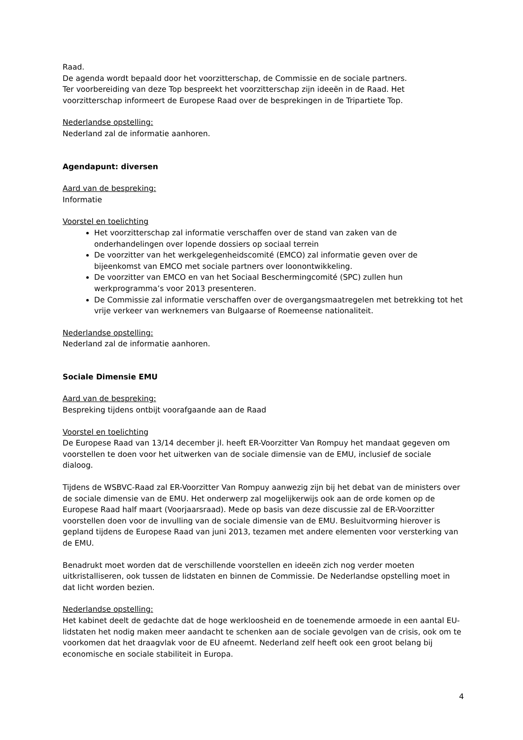Raad.
De agenda wordt bepaald door het voorzitterschap, de Commissie en de sociale partners.
Ter voorbereiding van deze Top bespreekt het voorzitterschap zijn ideeën in de Raad. Het voorzitterschap informeert de Europese Raad over de besprekingen in de Tripartiete Top.
Nederlandse opstelling:
Nederland zal de informatie aanhoren.
Agendapunt: diversen
Aard van de bespreking:
Informatie
Voorstel en toelichting
Het voorzitterschap zal informatie verschaffen over de stand van zaken van de onderhandelingen over lopende dossiers op sociaal terrein
De voorzitter van het werkgelegenheidscomité (EMCO) zal informatie geven over de bijeenkomst van EMCO met sociale partners over loonontwikkeling.
De voorzitter van EMCO en van het Sociaal Beschermingcomité (SPC) zullen hun werkprogramma’s voor 2013 presenteren.
De Commissie zal informatie verschaffen over de overgangsmaatregelen met betrekking tot het vrije verkeer van werknemers van Bulgaarse of Roemeense nationaliteit.
Nederlandse opstelling:
Nederland zal de informatie aanhoren.
Sociale Dimensie EMU
Aard van de bespreking:
Bespreking tijdens ontbijt voorafgaande aan de Raad
Voorstel en toelichting
De Europese Raad van 13/14 december jl. heeft ER-Voorzitter Van Rompuy het mandaat gegeven om voorstellen te doen voor het uitwerken van de sociale dimensie van de EMU, inclusief de sociale dialoog.
Tijdens de WSBVC-Raad zal ER-Voorzitter Van Rompuy aanwezig zijn bij het debat van de ministers over de sociale dimensie van de EMU. Het onderwerp zal mogelijkerwijs ook aan de orde komen op de Europese Raad half maart (Voorjaarsraad). Mede op basis van deze discussie zal de ER-Voorzitter voorstellen doen voor de invulling van de sociale dimensie van de EMU. Besluitvorming hierover is gepland tijdens de Europese Raad van juni 2013, tezamen met andere elementen voor versterking van de EMU.
Benadrukt moet worden dat de verschillende voorstellen en ideeën zich nog verder moeten uitkristalliseren, ook tussen de lidstaten en binnen de Commissie. De Nederlandse opstelling moet in dat licht worden bezien.
Nederlandse opstelling:
Het kabinet deelt de gedachte dat de hoge werkloosheid en de toenemende armoede in een aantal EU-lidstaten het nodig maken meer aandacht te schenken aan de sociale gevolgen van de crisis, ook om te voorkomen dat het draagvlak voor de EU afneemt. Nederland zelf heeft ook een groot belang bij economische en sociale stabiliteit in Europa.
4